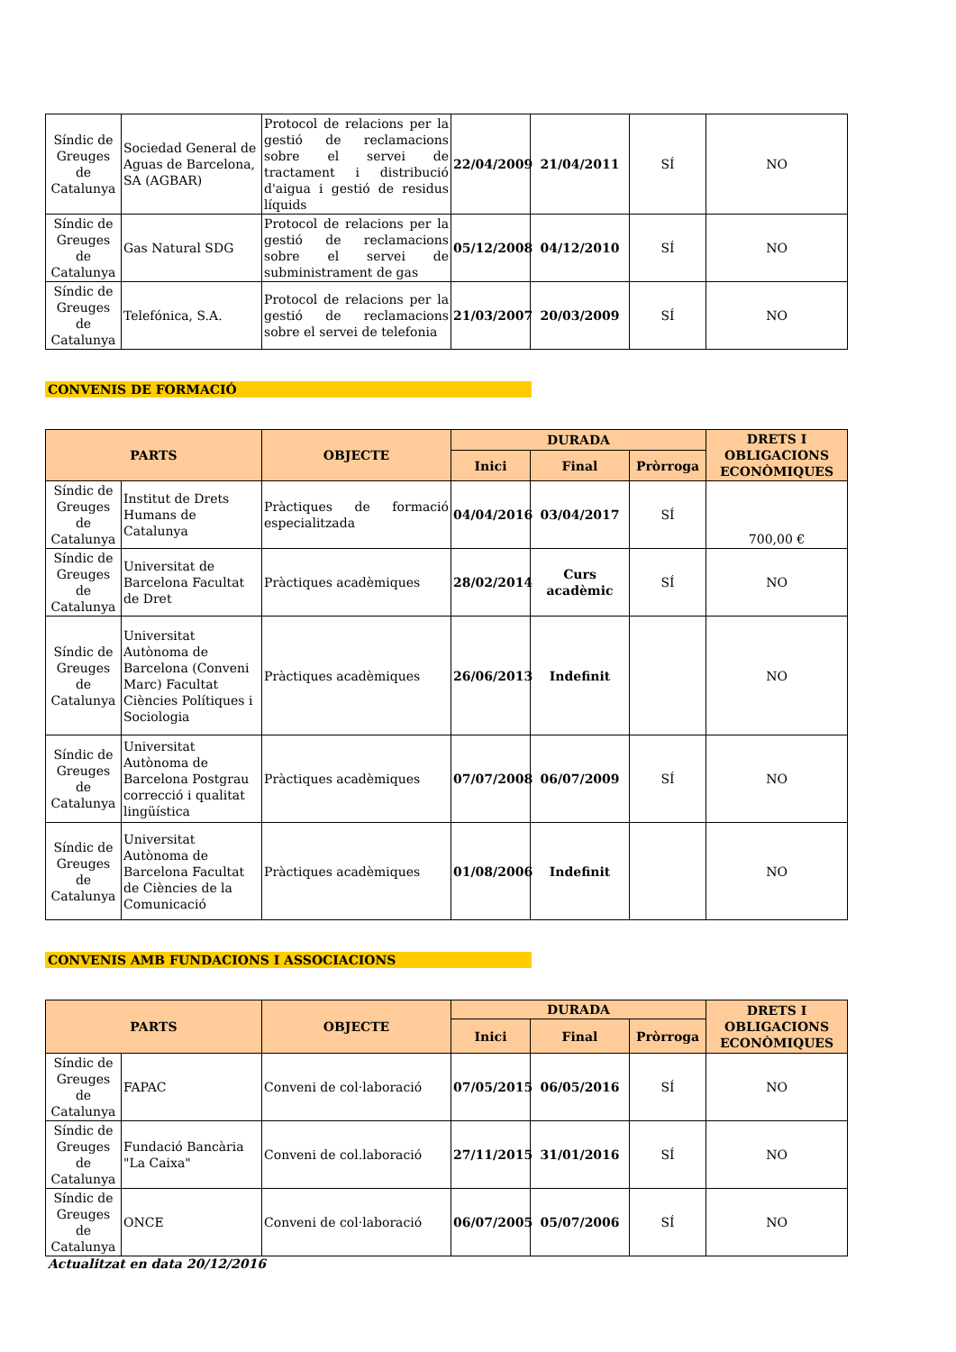| Síndic de Greuges de Catalunya | Sociedad General de Aguas de Barcelona, SA (AGBAR) | Protocol de relacions per la gestió de reclamacions sobre el servei de tractament i distribució d'aigua i gestió de residus líquids | 22/04/2009 | 21/04/2011 | SÍ | NO |
| Síndic de Greuges de Catalunya | Gas Natural SDG | Protocol de relacions per la gestió de reclamacions sobre el servei de subministrament de gas | 05/12/2008 | 04/12/2010 | SÍ | NO |
| Síndic de Greuges de Catalunya | Telefónica, S.A. | Protocol de relacions per la gestió de reclamacions sobre el servei de telefonia | 21/03/2007 | 20/03/2009 | SÍ | NO |
CONVENIS DE FORMACIÓ
| PARTS | | OBJECTE | DURADA | | | DRETS I OBLIGACIONS ECONÒMIQUES |
| --- | --- | --- | --- | --- | --- | --- |
| | | | Inici | Final | Pròrroga | |
| Síndic de Greuges de Catalunya | Institut de Drets Humans de Catalunya | Pràctiques de formació especialitzada | 04/04/2016 | 03/04/2017 | SÍ | 700,00 € |
| Síndic de Greuges de Catalunya | Universitat de Barcelona Facultat de Dret | Pràctiques acadèmiques | 28/02/2014 | Curs acadèmic | SÍ | NO |
| Síndic de Greuges de Catalunya | Universitat Autònoma de Barcelona (Conveni Marc) Facultat Ciències Polítiques i Sociologia | Pràctiques acadèmiques | 26/06/2013 | Indefinit | | NO |
| Síndic de Greuges de Catalunya | Universitat Autònoma de Barcelona Postgrau correcció i qualitat lingüística | Pràctiques acadèmiques | 07/07/2008 | 06/07/2009 | SÍ | NO |
| Síndic de Greuges de Catalunya | Universitat Autònoma de Barcelona Facultat de Ciències de la Comunicació | Pràctiques acadèmiques | 01/08/2006 | Indefinit | | NO |
CONVENIS AMB FUNDACIONS I ASSOCIACIONS
| PARTS | | OBJECTE | DURADA | | | DRETS I OBLIGACIONS ECONÒMIQUES |
| --- | --- | --- | --- | --- | --- | --- |
| | | | Inici | Final | Pròrroga | |
| Síndic de Greuges de Catalunya | FAPAC | Conveni de col·laboració | 07/05/2015 | 06/05/2016 | SÍ | NO |
| Síndic de Greuges de Catalunya | Fundació Bancària "La Caixa" | Conveni de col.laboració | 27/11/2015 | 31/01/2016 | SÍ | NO |
| Síndic de Greuges de Catalunya | ONCE | Conveni de col·laboració | 06/07/2005 | 05/07/2006 | SÍ | NO |
Actualitzat en data 20/12/2016